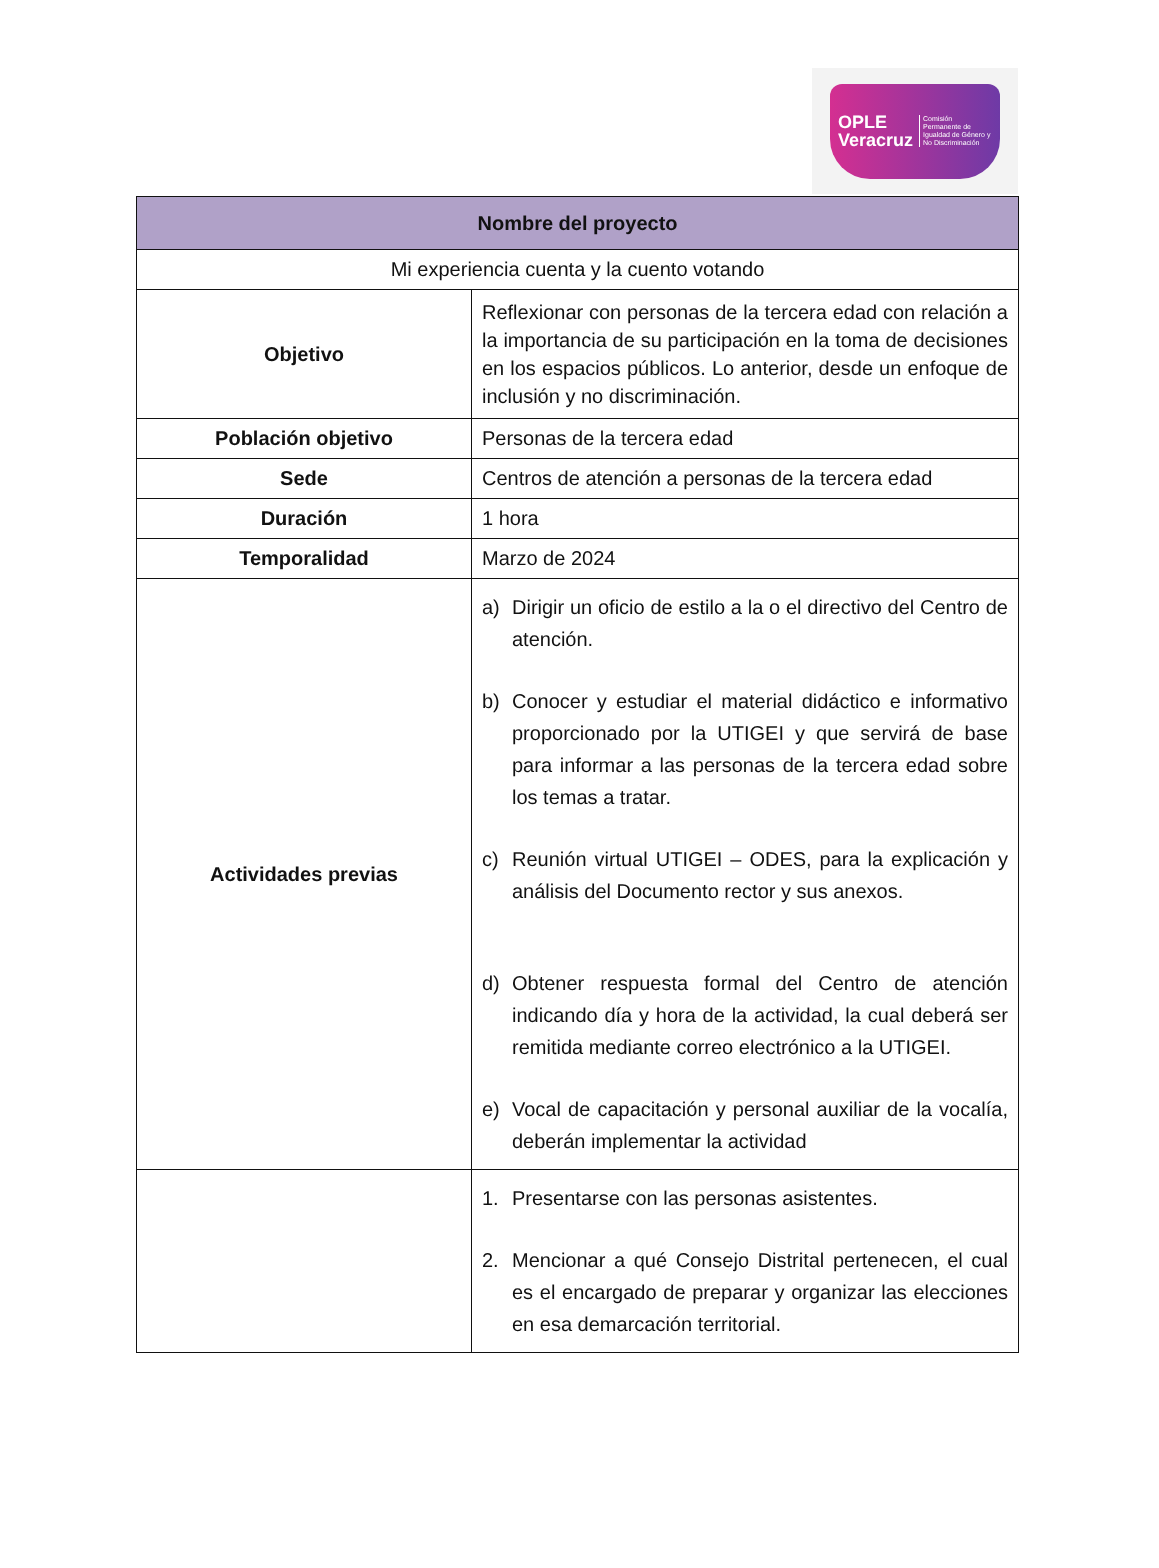OPLE
Veracruz Comisión Permanente de Igualdad de Género y No Discriminación
| Nombre del proyecto | |
| --- | --- |
| Mi experiencia cuenta y la cuento votando | |
| Objetivo | Reflexionar con personas de la tercera edad con relación a la importancia de su participación en la toma de decisiones en los espacios públicos. Lo anterior, desde un enfoque de inclusión y no discriminación. |
| Población objetivo | Personas de la tercera edad |
| Sede | Centros de atención a personas de la tercera edad |
| Duración | 1 hora |
| Temporalidad | Marzo de 2024 |
| Actividades previas | a) Dirigir un oficio de estilo a la o el directivo del Centro de atención. b) Conocer y estudiar el material didáctico e informativo proporcionado por la UTIGEI y que servirá de base para informar a las personas de la tercera edad sobre los temas a tratar. c) Reunión virtual UTIGEI – ODES, para la explicación y análisis del Documento rector y sus anexos. d) Obtener respuesta formal del Centro de atención indicando día y hora de la actividad, la cual deberá ser remitida mediante correo electrónico a la UTIGEI. e) Vocal de capacitación y personal auxiliar de la vocalía, deberán implementar la actividad |
| | 1. Presentarse con las personas asistentes. 2. Mencionar a qué Consejo Distrital pertenecen, el cual es el encargado de preparar y organizar las elecciones en esa demarcación territorial. |